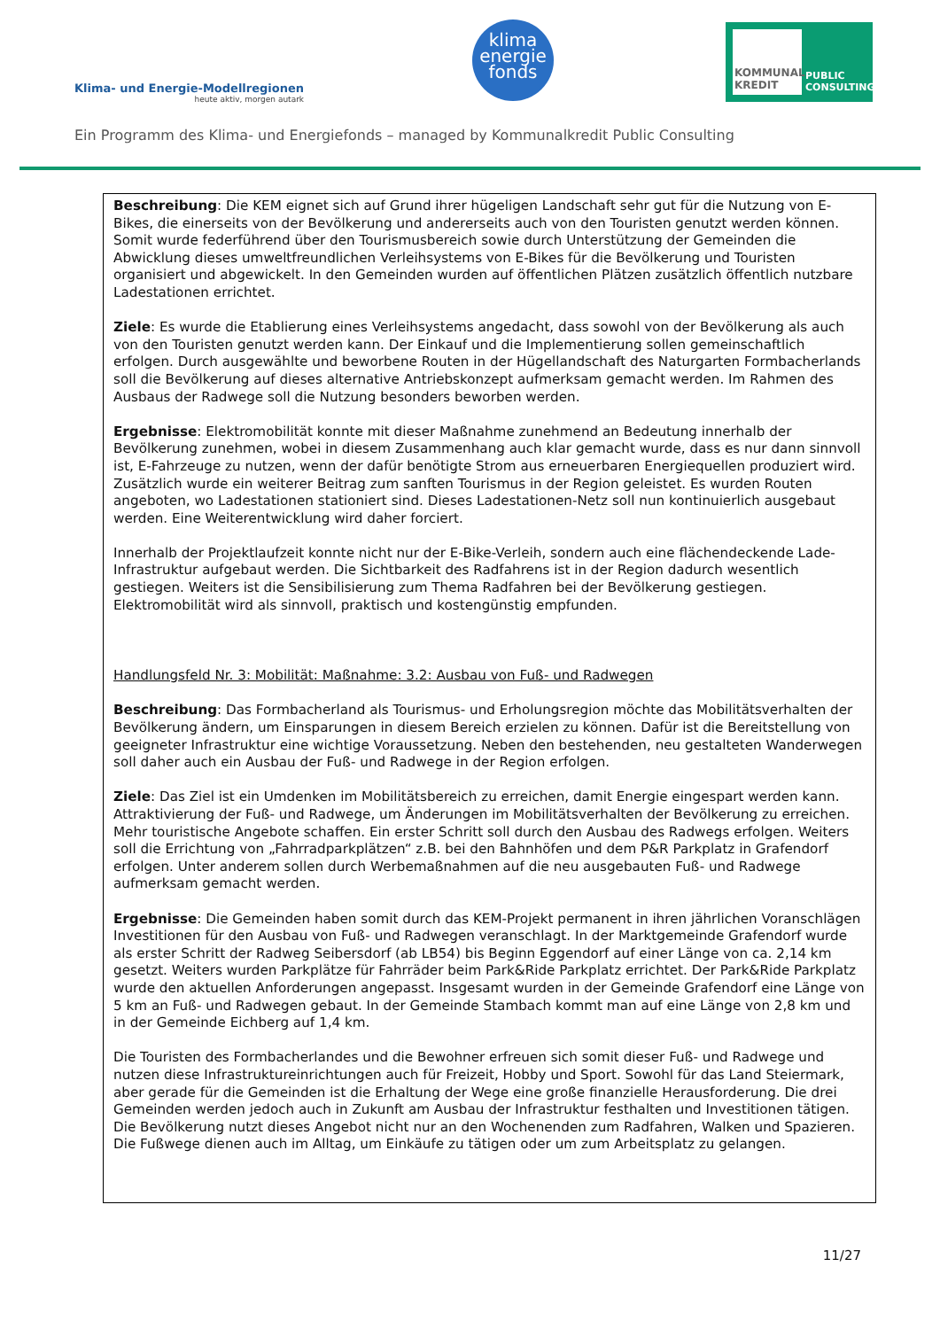Klima- und Energie-Modellregionen
heute aktiv, morgen autark
klima
energie
fonds
KOMMUNAL KREDIT
PUBLIC
CONSULTING
Ein Programm des Klima- und Energiefonds – managed by Kommunalkredit Public Consulting
Beschreibung: Die KEM eignet sich auf Grund ihrer hügeligen Landschaft sehr gut für die Nutzung von E-Bikes, die einerseits von der Bevölkerung und andererseits auch von den Touristen genutzt werden können. Somit wurde federführend über den Tourismusbereich sowie durch Unterstützung der Gemeinden die Abwicklung dieses umweltfreundlichen Verleihsystems von E-Bikes für die Bevölkerung und Touristen organisiert und abgewickelt. In den Gemeinden wurden auf öffentlichen Plätzen zusätzlich öffentlich nutzbare Ladestationen errichtet.
Ziele: Es wurde die Etablierung eines Verleihsystems angedacht, dass sowohl von der Bevölkerung als auch von den Touristen genutzt werden kann. Der Einkauf und die Implementierung sollen gemeinschaftlich erfolgen. Durch ausgewählte und beworbene Routen in der Hügellandschaft des Naturgarten Formbacherlands soll die Bevölkerung auf dieses alternative Antriebskonzept aufmerksam gemacht werden. Im Rahmen des Ausbaus der Radwege soll die Nutzung besonders beworben werden.
Ergebnisse: Elektromobilität konnte mit dieser Maßnahme zunehmend an Bedeutung innerhalb der Bevölkerung zunehmen, wobei in diesem Zusammenhang auch klar gemacht wurde, dass es nur dann sinnvoll ist, E-Fahrzeuge zu nutzen, wenn der dafür benötigte Strom aus erneuerbaren Energiequellen produziert wird. Zusätzlich wurde ein weiterer Beitrag zum sanften Tourismus in der Region geleistet. Es wurden Routen angeboten, wo Ladestationen stationiert sind. Dieses Ladestationen-Netz soll nun kontinuierlich ausgebaut werden. Eine Weiterentwicklung wird daher forciert.
Innerhalb der Projektlaufzeit konnte nicht nur der E-Bike-Verleih, sondern auch eine flächendeckende Lade-Infrastruktur aufgebaut werden. Die Sichtbarkeit des Radfahrens ist in der Region dadurch wesentlich gestiegen. Weiters ist die Sensibilisierung zum Thema Radfahren bei der Bevölkerung gestiegen. Elektromobilität wird als sinnvoll, praktisch und kostengünstig empfunden.
Handlungsfeld Nr. 3: Mobilität: Maßnahme: 3.2: Ausbau von Fuß- und Radwegen
Beschreibung: Das Formbacherland als Tourismus- und Erholungsregion möchte das Mobilitätsverhalten der Bevölkerung ändern, um Einsparungen in diesem Bereich erzielen zu können. Dafür ist die Bereitstellung von geeigneter Infrastruktur eine wichtige Voraussetzung. Neben den bestehenden, neu gestalteten Wanderwegen soll daher auch ein Ausbau der Fuß- und Radwege in der Region erfolgen.
Ziele: Das Ziel ist ein Umdenken im Mobilitätsbereich zu erreichen, damit Energie eingespart werden kann. Attraktivierung der Fuß- und Radwege, um Änderungen im Mobilitätsverhalten der Bevölkerung zu erreichen. Mehr touristische Angebote schaffen. Ein erster Schritt soll durch den Ausbau des Radwegs erfolgen. Weiters soll die Errichtung von „Fahrradparkplätzen“ z.B. bei den Bahnhöfen und dem P&R Parkplatz in Grafendorf erfolgen. Unter anderem sollen durch Werbemaßnahmen auf die neu ausgebauten Fuß- und Radwege aufmerksam gemacht werden.
Ergebnisse: Die Gemeinden haben somit durch das KEM-Projekt permanent in ihren jährlichen Voranschlägen Investitionen für den Ausbau von Fuß- und Radwegen veranschlagt. In der Marktgemeinde Grafendorf wurde als erster Schritt der Radweg Seibersdorf (ab LB54) bis Beginn Eggendorf auf einer Länge von ca. 2,14 km gesetzt. Weiters wurden Parkplätze für Fahrräder beim Park&Ride Parkplatz errichtet. Der Park&Ride Parkplatz wurde den aktuellen Anforderungen angepasst. Insgesamt wurden in der Gemeinde Grafendorf eine Länge von 5 km an Fuß- und Radwegen gebaut. In der Gemeinde Stambach kommt man auf eine Länge von 2,8 km und in der Gemeinde Eichberg auf 1,4 km.
Die Touristen des Formbacherlandes und die Bewohner erfreuen sich somit dieser Fuß- und Radwege und nutzen diese Infrastruktureinrichtungen auch für Freizeit, Hobby und Sport. Sowohl für das Land Steiermark, aber gerade für die Gemeinden ist die Erhaltung der Wege eine große finanzielle Herausforderung. Die drei Gemeinden werden jedoch auch in Zukunft am Ausbau der Infrastruktur festhalten und Investitionen tätigen. Die Bevölkerung nutzt dieses Angebot nicht nur an den Wochenenden zum Radfahren, Walken und Spazieren. Die Fußwege dienen auch im Alltag, um Einkäufe zu tätigen oder um zum Arbeitsplatz zu gelangen.
11/27